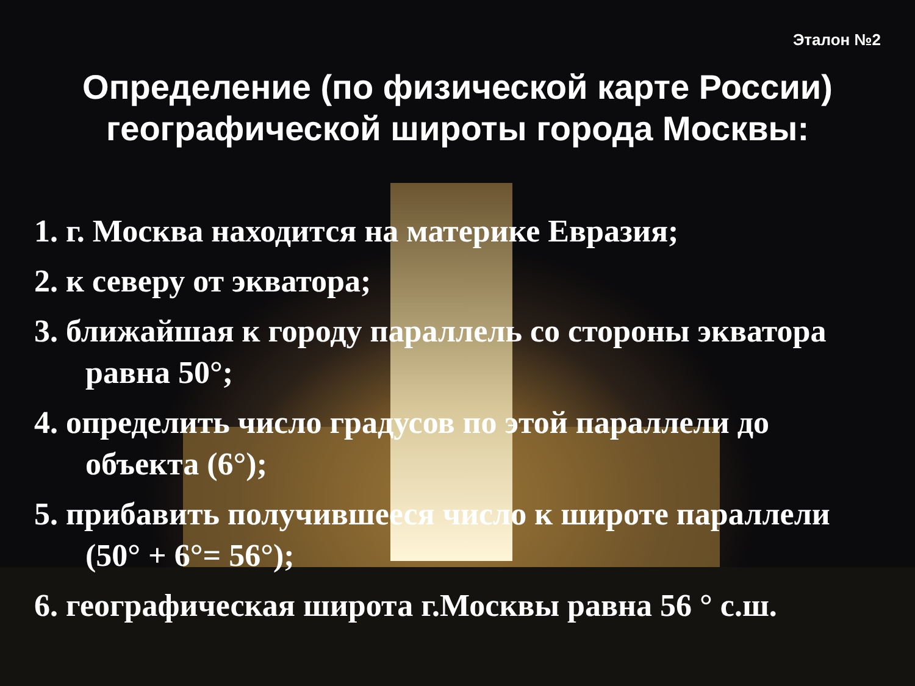Эталон №2
Определение (по физической карте России)
географической широты города Москвы:
1. г. Москва находится на материке Евразия;
2. к северу от экватора;
3. ближайшая к городу параллель со стороны экватора равна 50°;
4. определить число градусов по этой параллели до объекта (6°);
5. прибавить получившееся число к широте параллели (50° + 6°= 56°);
6. географическая широта г.Москвы равна 56 ° с.ш.